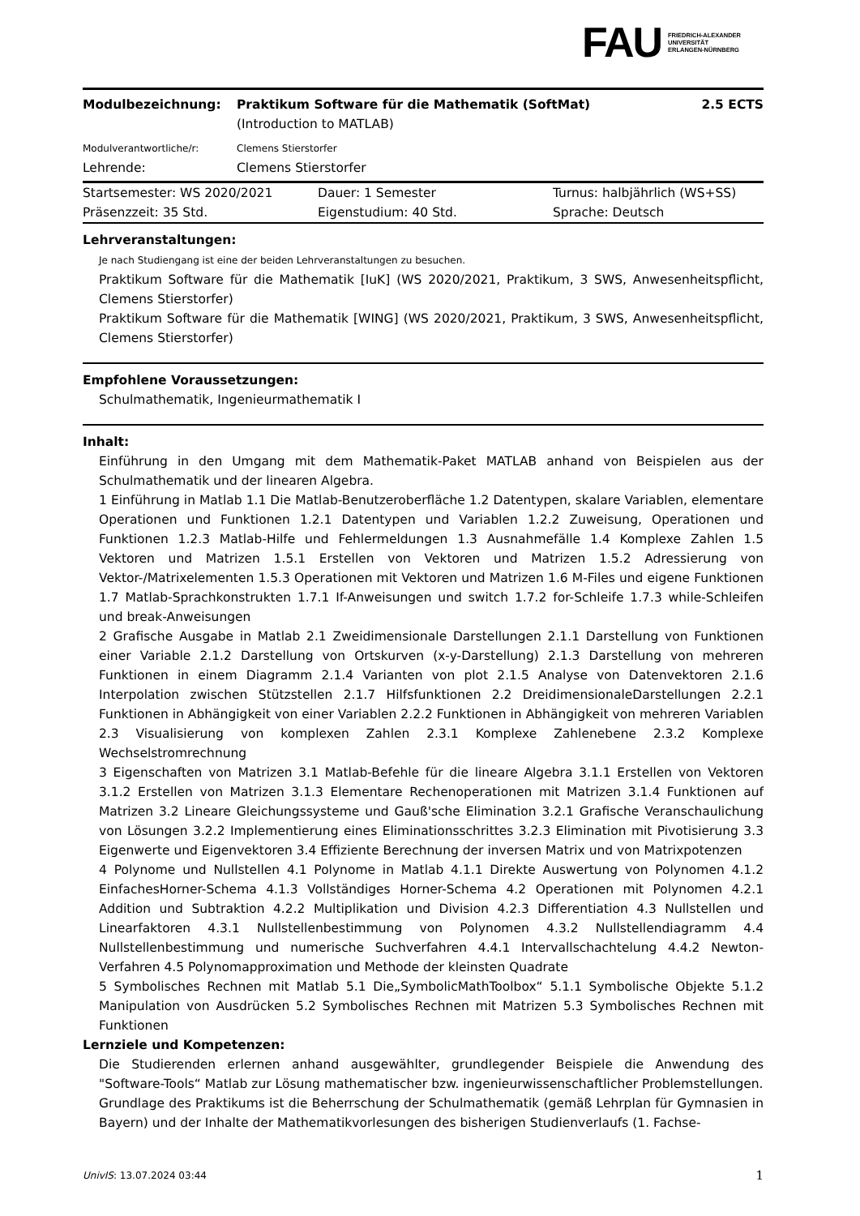FAU FRIEDRICH-ALEXANDER
UNIVERSITÄT
ERLANGEN-NÜRNBERG
| Modulbezeichnung: | Praktikum Software für die Mathematik (SoftMat) | 2.5 ECTS |
| | (Introduction to MATLAB) | |
| Modulverantwortliche/r: | Clemens Stierstorfer | |
| Lehrende: | Clemens Stierstorfer | |
| Startsemester: WS 2020/2021 | Dauer: 1 Semester | Turnus: halbjährlich (WS+SS) |
| Präsenzzeit: 35 Std. | Eigenstudium: 40 Std. | Sprache: Deutsch |
Lehrveranstaltungen:
Je nach Studiengang ist eine der beiden Lehrveranstaltungen zu besuchen.
Praktikum Software für die Mathematik [IuK] (WS 2020/2021, Praktikum, 3 SWS, Anwesenheitspflicht, Clemens Stierstorfer)
Praktikum Software für die Mathematik [WING] (WS 2020/2021, Praktikum, 3 SWS, Anwesenheitspflicht, Clemens Stierstorfer)
Empfohlene Voraussetzungen:
Schulmathematik, Ingenieurmathematik I
Inhalt:
Einführung in den Umgang mit dem Mathematik-Paket MATLAB anhand von Beispielen aus der Schulmathematik und der linearen Algebra.
1 Einführung in Matlab 1.1 Die Matlab-Benutzeroberfläche 1.2 Datentypen, skalare Variablen, elementare Operationen und Funktionen 1.2.1 Datentypen und Variablen 1.2.2 Zuweisung, Operationen und Funktionen 1.2.3 Matlab-Hilfe und Fehlermeldungen 1.3 Ausnahmefälle 1.4 Komplexe Zahlen 1.5 Vektoren und Matrizen 1.5.1 Erstellen von Vektoren und Matrizen 1.5.2 Adressierung von Vektor-/Matrixelementen 1.5.3 Operationen mit Vektoren und Matrizen 1.6 M-Files und eigene Funktionen 1.7 Matlab-Sprachkonstrukten 1.7.1 If-Anweisungen und switch 1.7.2 for-Schleife 1.7.3 while-Schleifen und break-Anweisungen
2 Grafische Ausgabe in Matlab 2.1 Zweidimensionale Darstellungen 2.1.1 Darstellung von Funktionen einer Variable 2.1.2 Darstellung von Ortskurven (x-y-Darstellung) 2.1.3 Darstellung von mehreren Funktionen in einem Diagramm 2.1.4 Varianten von plot 2.1.5 Analyse von Datenvektoren 2.1.6 Interpolation zwischen Stützstellen 2.1.7 Hilfsfunktionen 2.2 DreidimensionaleDarstellungen 2.2.1 Funktionen in Abhängigkeit von einer Variablen 2.2.2 Funktionen in Abhängigkeit von mehreren Variablen 2.3 Visualisierung von komplexen Zahlen 2.3.1 Komplexe Zahlenebene 2.3.2 Komplexe Wechselstromrechnung
3 Eigenschaften von Matrizen 3.1 Matlab-Befehle für die lineare Algebra 3.1.1 Erstellen von Vektoren 3.1.2 Erstellen von Matrizen 3.1.3 Elementare Rechenoperationen mit Matrizen 3.1.4 Funktionen auf Matrizen 3.2 Lineare Gleichungssysteme und Gauß'sche Elimination 3.2.1 Grafische Veranschaulichung von Lösungen 3.2.2 Implementierung eines Eliminationsschrittes 3.2.3 Elimination mit Pivotisierung 3.3 Eigenwerte und Eigenvektoren 3.4 Effiziente Berechnung der inversen Matrix und von Matrixpotenzen
4 Polynome und Nullstellen 4.1 Polynome in Matlab 4.1.1 Direkte Auswertung von Polynomen 4.1.2 EinfachesHorner-Schema 4.1.3 Vollständiges Horner-Schema 4.2 Operationen mit Polynomen 4.2.1 Addition und Subtraktion 4.2.2 Multiplikation und Division 4.2.3 Differentiation 4.3 Nullstellen und Linearfaktoren 4.3.1 Nullstellenbestimmung von Polynomen 4.3.2 Nullstellendiagramm 4.4 Nullstellenbestimmung und numerische Suchverfahren 4.4.1 Intervallschachtelung 4.4.2 Newton-Verfahren 4.5 Polynomapproximation und Methode der kleinsten Quadrate
5 Symbolisches Rechnen mit Matlab 5.1 Die„SymbolicMathToolbox“ 5.1.1 Symbolische Objekte 5.1.2 Manipulation von Ausdrücken 5.2 Symbolisches Rechnen mit Matrizen 5.3 Symbolisches Rechnen mit Funktionen
Lernziele und Kompetenzen:
Die Studierenden erlernen anhand ausgewählter, grundlegender Beispiele die Anwendung des "Software-Tools“ Matlab zur Lösung mathematischer bzw. ingenieurwissenschaftlicher Problemstellungen.
Grundlage des Praktikums ist die Beherrschung der Schulmathematik (gemäß Lehrplan für Gymnasien in Bayern) und der Inhalte der Mathematikvorlesungen des bisherigen Studienverlaufs (1. Fachse-
UnivIS: 13.07.2024 03:44 1